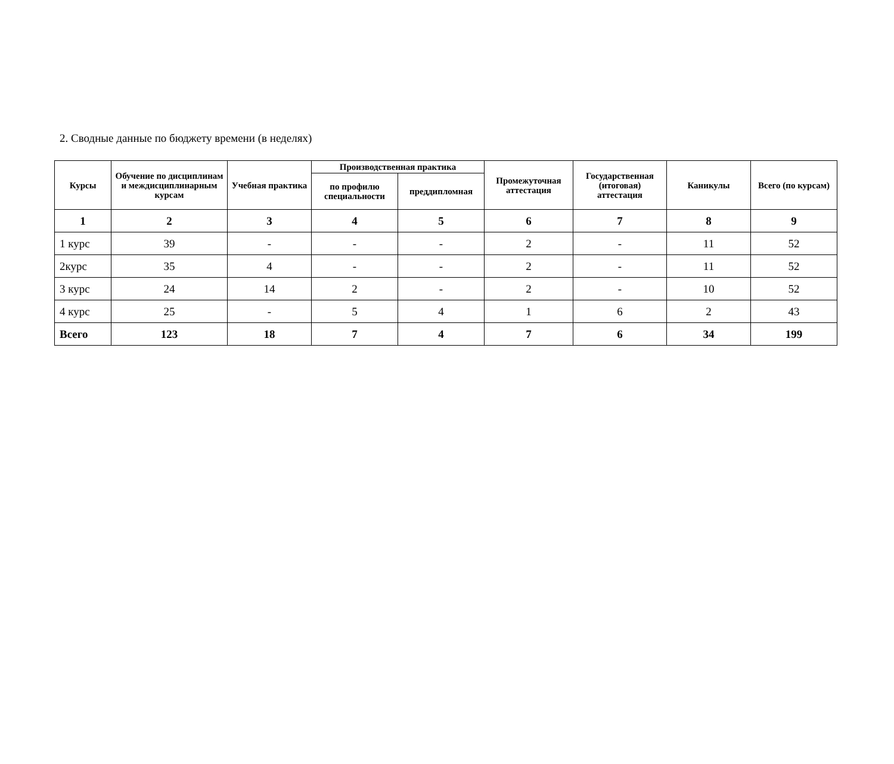2. Сводные данные по бюджету времени (в неделях)
| Курсы | Обучение по дисциплинам и междисциплинарным курсам | Учебная практика | Производственная практика | | Промежуточная аттестация | Государственная (итоговая) аттестация | Каникулы | Всего (по курсам) |
| --- | --- | --- | --- | --- | --- | --- | --- | --- |
| | | | по профилю специальности | преддипломная | | | | |
| 1 | 2 | 3 | 4 | 5 | 6 | 7 | 8 | 9 |
| 1 курс | 39 | - | - | - | 2 | - | 11 | 52 |
| 2курс | 35 | 4 | - | - | 2 | - | 11 | 52 |
| 3 курс | 24 | 14 | 2 | - | 2 | - | 10 | 52 |
| 4 курс | 25 | - | 5 | 4 | 1 | 6 | 2 | 43 |
| Всего | 123 | 18 | 7 | 4 | 7 | 6 | 34 | 199 |